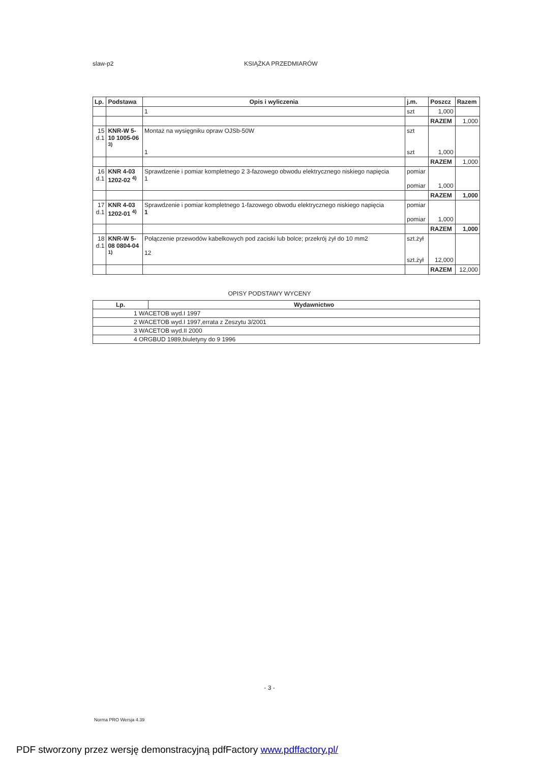slaw-p2 KSIĄŻKA PRZEDMIARÓW
| Lp. | Podstawa | Opis i wyliczenia | j.m. | Poszcz | Razem |
| --- | --- | --- | --- | --- | --- |
| | | 1 | szt | 1,000 | |
| | | | | RAZEM | 1,000 |
| 15 d.1 | KNR-W 5- 10 1005-06 <sup>3)</sup> | Montaż na wysięgniku opraw OJSb-50W 1 | szt szt | 1,000 | |
| | | | | RAZEM | 1,000 |
| 16 d.1 | KNR 4-03 1202-02 <sup>4)</sup> | Sprawdzenie i pomiar kompletnego 2 3-fazowego obwodu elektrycznego niskiego napięcia 1 | pomiar pomiar | 1,000 | |
| | | | | RAZEM | 1,000 |
| 17 d.1 | KNR 4-03 1202-01 <sup>4)</sup> | Sprawdzenie i pomiar kompletnego 1-fazowego obwodu elektrycznego niskiego napięcia 1 | pomiar pomiar | 1,000 | |
| | | | | RAZEM | 1,000 |
| 18 d.1 | KNR-W 5- 08 0804-04 <sup>1)</sup> | Połączenie przewodów kabelkowych pod zaciski lub bolce; przekrój żył do 10 mm2 12 | szt.żył szt.żył | 12,000 | |
| | | | | RAZEM | 12,000 |
OPISY PODSTAWY WYCENY
| Lp. | Wydawnictwo |
| --- | --- |
| 1 WACETOB wyd.I 1997 | |
| 2 WACETOB wyd.I 1997,errata z Zeszytu 3/2001 | |
| 3 WACETOB wyd.II 2000 | |
| 4 ORGBUD 1989,biuletyny do 9 1996 | |
- 3 -
Norma PRO Wersja 4.39
PDF stworzony przez wersję demonstracyjną pdfFactory www.pdffactory.pl/